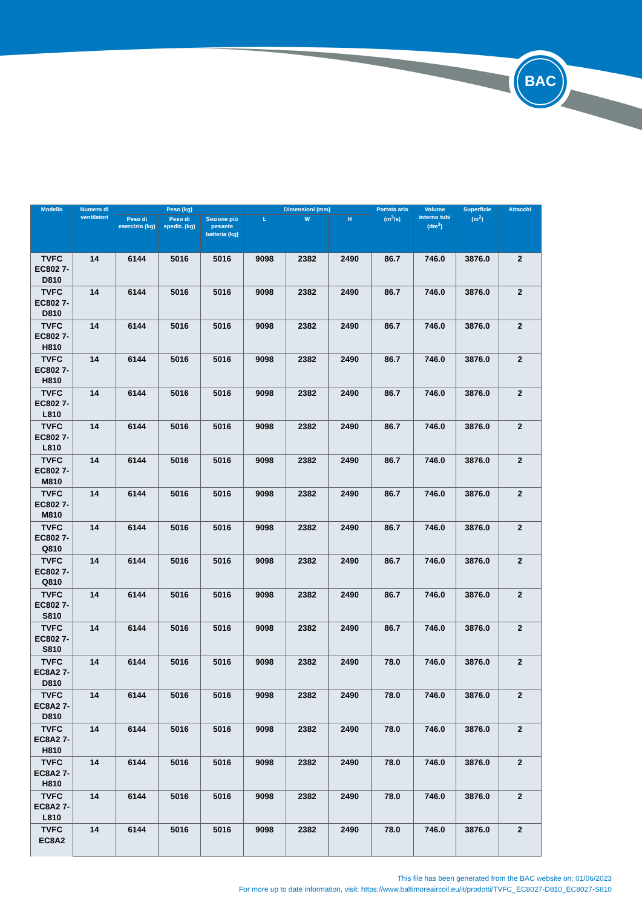BAC
| Modello | Numero di ventilatori | Peso (kg) | | | Dimensioni (mm) | | | Portata aria (m<sup>3</sup>/s) | Volume interno tubi (dm<sup>3</sup>) | Superficie (m<sup>2</sup>) | Attacchi |
| --- | --- | --- | --- | --- | --- | --- | --- | --- | --- | --- | --- |
| | | Peso di esercizio (kg) | Peso di spediz. (kg) | Sezione più pesante batteria (kg) | L | W | H | | | | |
| TVFC EC802 7-D810 | 14 | 6144 | 5016 | 5016 | 9098 | 2382 | 2490 | 86.7 | 746.0 | 3876.0 | 2 |
| TVFC EC802 7-D810 | 14 | 6144 | 5016 | 5016 | 9098 | 2382 | 2490 | 86.7 | 746.0 | 3876.0 | 2 |
| TVFC EC802 7-H810 | 14 | 6144 | 5016 | 5016 | 9098 | 2382 | 2490 | 86.7 | 746.0 | 3876.0 | 2 |
| TVFC EC802 7-H810 | 14 | 6144 | 5016 | 5016 | 9098 | 2382 | 2490 | 86.7 | 746.0 | 3876.0 | 2 |
| TVFC EC802 7-L810 | 14 | 6144 | 5016 | 5016 | 9098 | 2382 | 2490 | 86.7 | 746.0 | 3876.0 | 2 |
| TVFC EC802 7-L810 | 14 | 6144 | 5016 | 5016 | 9098 | 2382 | 2490 | 86.7 | 746.0 | 3876.0 | 2 |
| TVFC EC802 7-M810 | 14 | 6144 | 5016 | 5016 | 9098 | 2382 | 2490 | 86.7 | 746.0 | 3876.0 | 2 |
| TVFC EC802 7-M810 | 14 | 6144 | 5016 | 5016 | 9098 | 2382 | 2490 | 86.7 | 746.0 | 3876.0 | 2 |
| TVFC EC802 7-Q810 | 14 | 6144 | 5016 | 5016 | 9098 | 2382 | 2490 | 86.7 | 746.0 | 3876.0 | 2 |
| TVFC EC802 7-Q810 | 14 | 6144 | 5016 | 5016 | 9098 | 2382 | 2490 | 86.7 | 746.0 | 3876.0 | 2 |
| TVFC EC802 7-S810 | 14 | 6144 | 5016 | 5016 | 9098 | 2382 | 2490 | 86.7 | 746.0 | 3876.0 | 2 |
| TVFC EC802 7-S810 | 14 | 6144 | 5016 | 5016 | 9098 | 2382 | 2490 | 86.7 | 746.0 | 3876.0 | 2 |
| TVFC EC8A2 7-D810 | 14 | 6144 | 5016 | 5016 | 9098 | 2382 | 2490 | 78.0 | 746.0 | 3876.0 | 2 |
| TVFC EC8A2 7-D810 | 14 | 6144 | 5016 | 5016 | 9098 | 2382 | 2490 | 78.0 | 746.0 | 3876.0 | 2 |
| TVFC EC8A2 7-H810 | 14 | 6144 | 5016 | 5016 | 9098 | 2382 | 2490 | 78.0 | 746.0 | 3876.0 | 2 |
| TVFC EC8A2 7-H810 | 14 | 6144 | 5016 | 5016 | 9098 | 2382 | 2490 | 78.0 | 746.0 | 3876.0 | 2 |
| TVFC EC8A2 7-L810 | 14 | 6144 | 5016 | 5016 | 9098 | 2382 | 2490 | 78.0 | 746.0 | 3876.0 | 2 |
| TVFC EC8A2 | 14 | 6144 | 5016 | 5016 | 9098 | 2382 | 2490 | 78.0 | 746.0 | 3876.0 | 2 |
This file has been generated from the BAC website on: 01/06/2023
For more up to date information, visit: https://www.baltimoreaircoil.eu/it/prodotti/TVFC_EC8027-D810_EC8027-S810